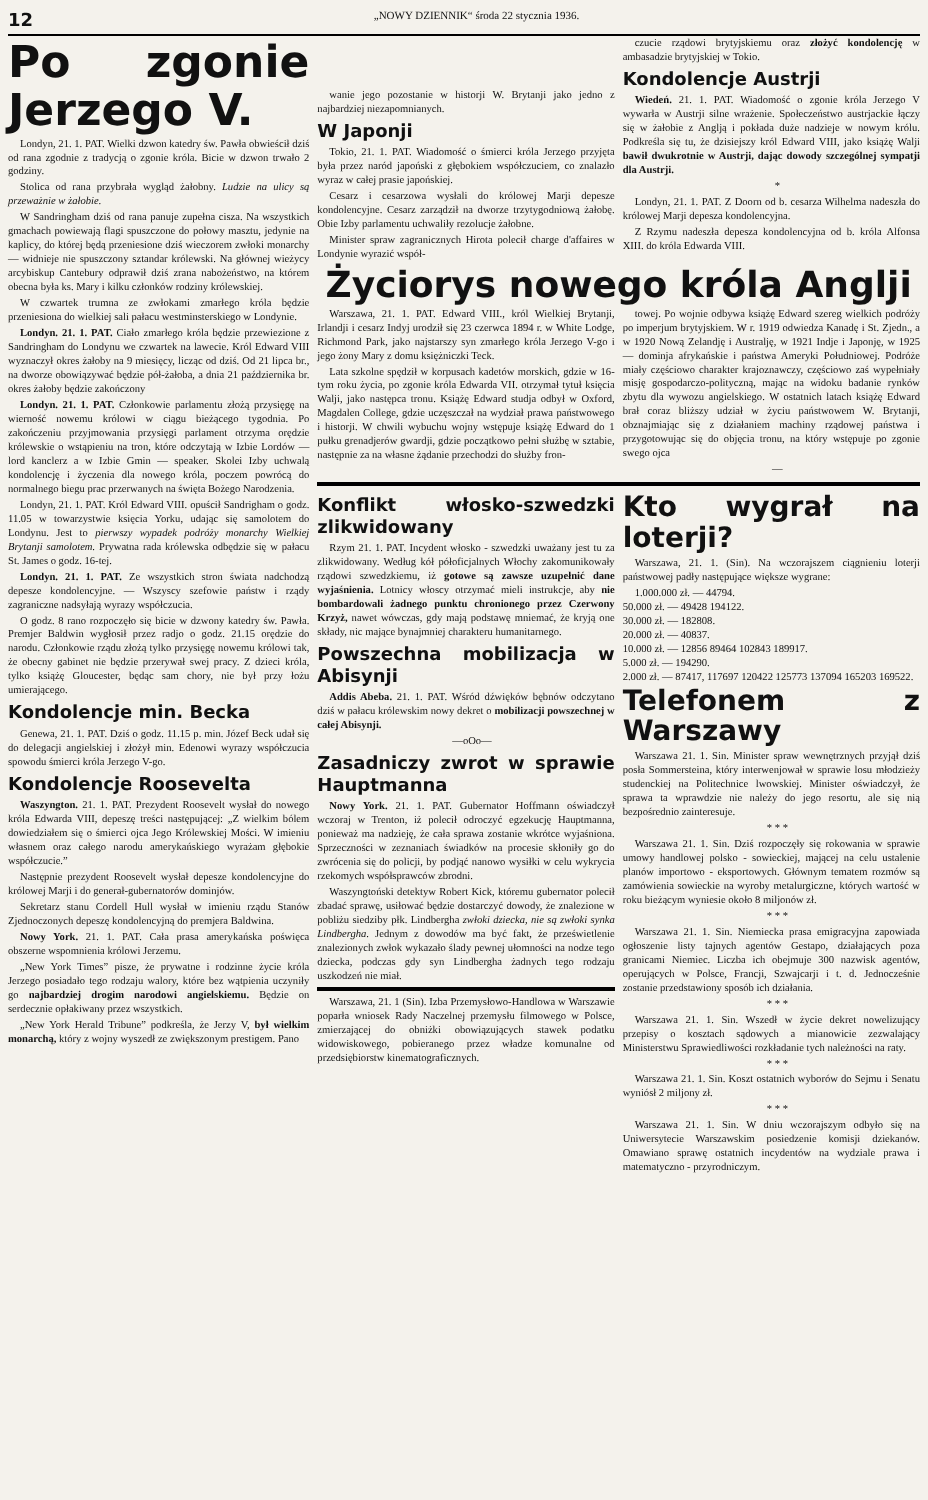12 „NOWY DZIENNIK“ środa 22 stycznia 1936.
Po zgonie Jerzego V.
Londyn, 21. 1. PAT. Wielki dzwon katedry św. Pawła obwieścił dziś od rana zgodnie z tradycją o zgonie króla. Bicie w dzwon trwało 2 godziny.
Stolica od rana przybrała wygląd żałobny. Ludzie na ulicy są przeważnie w żałobie.
W Sandringham dziś od rana panuje zupełna cisza. Na wszystkich gmachach powiewają flagi spuszczone do połowy masztu, jedynie na kaplicy, do której będą przeniesione dziś wieczorem zwłoki monarchy — widnieje nie spuszczony sztandar królewski. Na głównej wieżycy arcybiskup Cantebury odprawił dziś zrana nabożeństwo, na którem obecna była ks. Mary i kilku członków rodziny królewskiej.
W czwartek trumna ze zwłokami zmarłego króla będzie przeniesiona do wielkiej sali pałacu westminsterskiego w Londynie.
Londyn. 21. 1. PAT. Ciało zmarłego króla będzie przewiezione z Sandringham do Londynu we czwartek na lawecie. Król Edward VIII wyznaczył okres żałoby na 9 miesięcy, licząc od dziś. Od 21 lipca br., na dworze obowiązywać będzie pół-żałoba, a dnia 21 października br. okres żałoby będzie zakończony
Londyn. 21. 1. PAT. Członkowie parlamentu złożą przysięgę na wierność nowemu królowi w ciągu bieżącego tygodnia. Po zakończeniu przyjmowania przysięgi parlament otrzyma orędzie królewskie o wstąpieniu na tron, które odczytają w Izbie Lordów — lord kanclerz a w Izbie Gmin — speaker. Skolei Izby uchwalą kondolencję i życzenia dla nowego króla, poczem powrócą do normalnego biegu prac przerwanych na święta Bożego Narodzenia.
Londyn, 21. 1. PAT. Król Edward VIII. opuścił Sandrigham o godz. 11.05 w towarzystwie księcia Yorku, udając się samolotem do Londynu. Jest to pierwszy wypadek podróży monarchy Wielkiej Brytanji samolotem. Prywatna rada królewska odbędzie się w pałacu St. James o godz. 16-tej.
Londyn. 21. 1. PAT. Ze wszystkich stron świata nadchodzą depesze kondolencyjne. — Wszyscy szefowie państw i rządy zagraniczne nadsyłają wyrazy współczucia.
O godz. 8 rano rozpoczęło się bicie w dzwony katedry św. Pawła. Premjer Baldwin wygłosił przez radjo o godz. 21.15 orędzie do narodu. Członkowie rządu złożą tylko przysięgę nowemu królowi tak, że obecny gabinet nie będzie przerywał swej pracy. Z dzieci króla, tylko książę Gloucester, będąc sam chory, nie był przy łożu umierającego.
Kondolencje min. Becka
Genewa, 21. 1. PAT. Dziś o godz. 11.15 p. min. Józef Beck udał się do delegacji angielskiej i złożył min. Edenowi wyrazy współczucia spowodu śmierci króla Jerzego V-go.
Kondolencje Roosevelta
Waszyngton. 21. 1. PAT. Prezydent Roosevelt wysłał do nowego króla Edwarda VIII, depeszę treści następującej: „Z wielkim bólem dowiedziałem się o śmierci ojca Jego Królewskiej Mości. W imieniu własnem oraz całego narodu amerykańskiego wyrażam głębokie współczucie.”
Następnie prezydent Roosevelt wysłał depesze kondolencyjne do królowej Marji i do generał-gubernatorów dominjów.
Sekretarz stanu Cordell Hull wysłał w imieniu rządu Stanów Zjednoczonych depeszę kondolencyjną do premjera Baldwina.
Nowy York. 21. 1. PAT. Cała prasa amerykańska poświęca obszerne wspomnienia królowi Jerzemu.
„New York Times” pisze, że prywatne i rodzinne życie króla Jerzego posiadało tego rodzaju walory, które bez wątpienia uczyniły go najbardziej drogim narodowi angielskiemu. Będzie on serdecznie opłakiwany przez wszystkich.
„New York Herald Tribune” podkreśla, że Jerzy V, był wielkim monarchą, który z wojny wyszedł ze zwiększonym prestigem. Pano
wanie jego pozostanie w historji W. Brytanji jako jedno z najbardziej niezapomnianych.
W Japonji
Tokio, 21. 1. PAT. Wiadomość o śmierci króla Jerzego przyjęta była przez naród japoński z głębokiem współczuciem, co znalazło wyraz w całej prasie japońskiej.
Cesarz i cesarzowa wysłali do królowej Marji depesze kondolencyjne. Cesarz zarządził na dworze trzytygodniową żałobę. Obie Izby parlamentu uchwaliły rezolucje żałobne.
Minister spraw zagranicznych Hirota polecił charge d'affaires w Londynie wyrazić współ-
czucie rządowi brytyjskiemu oraz złożyć kondolencję w ambasadzie brytyjskiej w Tokio.
Kondolencje Austrji
Wiedeń. 21. 1. PAT. Wiadomość o zgonie króla Jerzego V wywarła w Austrji silne wrażenie. Społeczeństwo austrjackie łączy się w żałobie z Anglją i pokłada duże nadzieje w nowym królu. Podkreśla się tu, że dzisiejszy król Edward VIII, jako książę Walji bawił dwukrotnie w Austrji, dając dowody szczególnej sympatji dla Austrji.
*
Londyn, 21. 1. PAT. Z Doorn od b. cesarza Wilhelma nadeszła do królowej Marji depesza kondolencyjna.
Z Rzymu nadeszła depesza kondolencyjna od b. króla Alfonsa XIII. do króla Edwarda VIII.
Życiorys nowego króla Anglji
Warszawa, 21. 1. PAT. Edward VIII., król Wielkiej Brytanji, Irlandji i cesarz Indyj urodził się 23 czerwca 1894 r. w White Lodge, Richmond Park, jako najstarszy syn zmarłego króla Jerzego V-go i jego żony Mary z domu księżniczki Teck.
Lata szkolne spędził w korpusach kadetów morskich, gdzie w 16-tym roku życia, po zgonie króla Edwarda VII. otrzymał tytuł księcia Walji, jako następca tronu. Książę Edward studja odbył w Oxford, Magdalen College, gdzie uczęszczał na wydział prawa państwowego i historji. W chwili wybuchu wojny wstępuje książę Edward do 1 pułku grenadjerów gwardji, gdzie początkowo pełni służbę w sztabie, następnie za na własne żądanie przechodzi do służby fron-
towej. Po wojnie odbywa książę Edward szereg wielkich podróży po imperjum brytyjskiem. W r. 1919 odwiedza Kanadę i St. Zjedn., a w 1920 Nową Zelandję i Australję, w 1921 Indje i Japonję, w 1925 — dominja afrykańskie i państwa Ameryki Południowej. Podróże miały częściowo charakter krajoznawczy, częściowo zaś wypełniały misję gospodarczo-polityczną, mając na widoku badanie rynków zbytu dla wywozu angielskiego. W ostatnich latach książę Edward brał coraz bliższy udział w życiu państwowem W. Brytanji, obznajmiając się z działaniem machiny rządowej państwa i przygotowując się do objęcia tronu, na który wstępuje po zgonie swego ojca
—
Konflikt włosko-szwedzki zlikwidowany
Rzym 21. 1. PAT. Incydent włosko - szwedzki uważany jest tu za zlikwidowany. Według kół półoficjalnych Włochy zakomunikowały rządowi szwedzkiemu, iż gotowe są zawsze uzupełnić dane wyjaśnienia. Lotnicy włoscy otrzymać mieli instrukcje, aby nie bombardowali żadnego punktu chronionego przez Czerwony Krzyż, nawet wówczas, gdy mają podstawę mniemać, że kryją one składy, nic mające bynajmniej charakteru humanitarnego.
Powszechna mobilizacja w Abisynji
Addis Abeba. 21. 1. PAT. Wśród dźwięków bębnów odczytano dziś w pałacu królewskim nowy dekret o mobilizacji powszechnej w całej Abisynji.
—oOo—
Zasadniczy zwrot w sprawie Hauptmanna
Nowy York. 21. 1. PAT. Gubernator Hoffmann oświadczył wczoraj w Trenton, iż polecił odroczyć egzekucję Hauptmanna, ponieważ ma nadzieję, że cała sprawa zostanie wkrótce wyjaśniona. Sprzeczności w zeznaniach świadków na procesie skłoniły go do zwrócenia się do policji, by podjąć nanowo wysiłki w celu wykrycia rzekomych współsprawców zbrodni.
Waszyngtoński detektyw Robert Kick, któremu gubernator polecił zbadać sprawę, usiłować będzie dostarczyć dowody, że znalezione w pobliżu siedziby płk. Lindbergha zwłoki dziecka, nie są zwłoki synka Lindbergha. Jednym z dowodów ma być fakt, że prześwietlenie znalezionych zwłok wykazało ślady pewnej ułomności na nodze tego dziecka, podczas gdy syn Lindbergha żadnych tego rodzaju uszkodzeń nie miał.
Warszawa, 21. 1 (Sin). Izba Przemysłowo-Handlowa w Warszawie poparła wniosek Rady Naczelnej przemysłu filmowego w Polsce, zmierzającej do obniżki obowiązujących stawek podatku widowiskowego, pobieranego przez władze komunalne od przedsiębiorstw kinematograficznych.
Kto wygrał na loterji?
Warszawa, 21. 1. (Sin). Na wczorajszem ciągnieniu loterji państwowej padły następujące większe wygrane:
1.000.000 zł. — 44794.
50.000 zł. — 49428 194122.
30.000 zł. — 182808.
20.000 zł. — 40837.
10.000 zł. — 12856 89464 102843 189917.
5.000 zł. — 194290.
2.000 zł. — 87417, 117697 120422 125773 137094 165203 169522.
Telefonem z Warszawy
Warszawa 21. 1. Sin. Minister spraw wewnętrznych przyjął dziś posła Sommersteina, który interwenjował w sprawie losu młodzieży studenckiej na Politechnice lwowskiej. Minister oświadczył, że sprawa ta wprawdzie nie należy do jego resortu, ale się nią bezpośrednio zainteresuje.
* * *
Warszawa 21. 1. Sin. Dziś rozpoczęły się rokowania w sprawie umowy handlowej polsko - sowieckiej, mającej na celu ustalenie planów importowo - eksportowych. Głównym tematem rozmów są zamówienia sowieckie na wyroby metalurgiczne, których wartość w roku bieżącym wyniesie około 8 miljonów zł.
* * *
Warszawa 21. 1. Sin. Niemiecka prasa emigracyjna zapowiada ogłoszenie listy tajnych agentów Gestapo, działających poza granicami Niemiec. Liczba ich obejmuje 300 nazwisk agentów, operujących w Polsce, Francji, Szwajcarji i t. d. Jednocześnie zostanie przedstawiony sposób ich działania.
* * *
Warszawa 21. 1. Sin. Wszedł w życie dekret nowelizujący przepisy o kosztach sądowych a mianowicie zezwalający Ministerstwu Sprawiedliwości rozkładanie tych należności na raty.
* * *
Warszawa 21. 1. Sin. Koszt ostatnich wyborów do Sejmu i Senatu wyniósł 2 miljony zł.
* * *
Warszawa 21. 1. Sin. W dniu wczorajszym odbyło się na Uniwersytecie Warszawskim posiedzenie komisji dziekanów. Omawiano sprawę ostatnich incydentów na wydziale prawa i matematyczno - przyrodniczym.